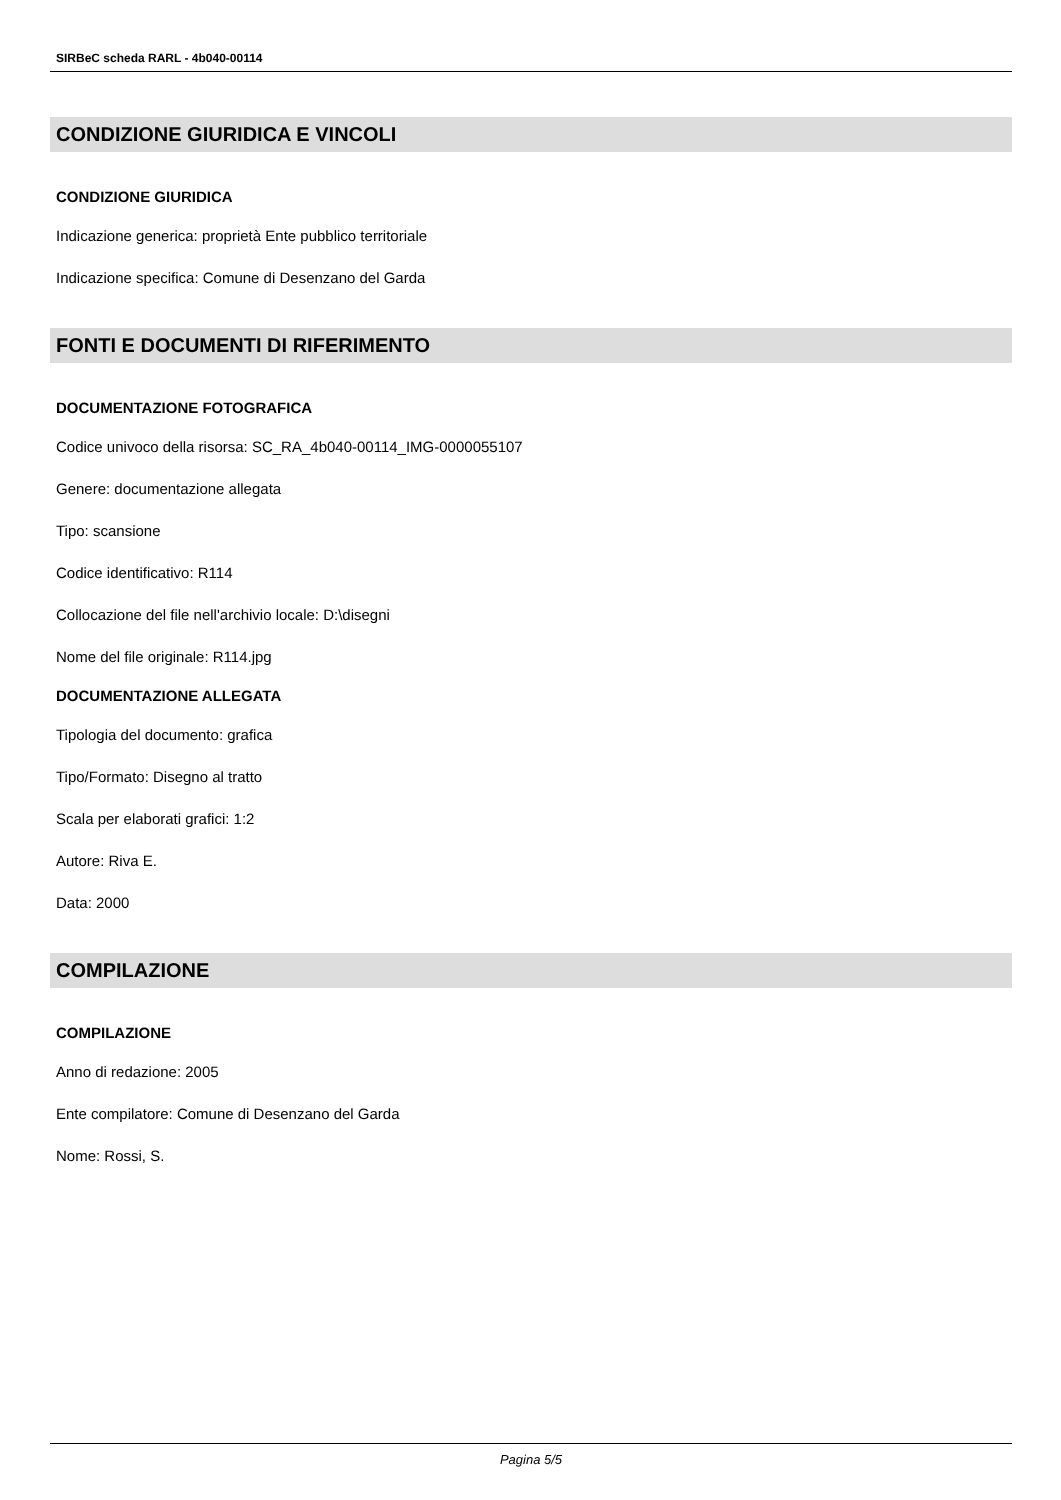SIRBeC scheda RARL - 4b040-00114
CONDIZIONE GIURIDICA E VINCOLI
CONDIZIONE GIURIDICA
Indicazione generica: proprietà Ente pubblico territoriale
Indicazione specifica: Comune di Desenzano del Garda
FONTI E DOCUMENTI DI RIFERIMENTO
DOCUMENTAZIONE FOTOGRAFICA
Codice univoco della risorsa: SC_RA_4b040-00114_IMG-0000055107
Genere: documentazione allegata
Tipo: scansione
Codice identificativo: R114
Collocazione del file nell'archivio locale: D:\disegni
Nome del file originale: R114.jpg
DOCUMENTAZIONE ALLEGATA
Tipologia del documento: grafica
Tipo/Formato: Disegno al tratto
Scala per elaborati grafici: 1:2
Autore: Riva E.
Data: 2000
COMPILAZIONE
COMPILAZIONE
Anno di redazione: 2005
Ente compilatore: Comune di Desenzano del Garda
Nome: Rossi, S.
Pagina 5/5